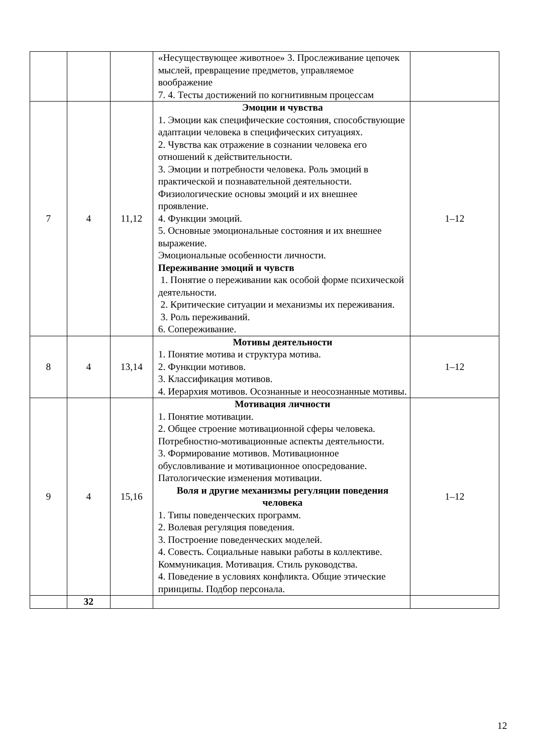| | | | «Несуществующее животное» 3. Прослеживание цепочек мыслей, превращение предметов, управляемое воображение 7. 4. Тесты достижений по когнитивным процессам | |
| 7 | 4 | 11,12 | Эмоции и чувства 1. Эмоции как специфические состояния, способствующие адаптации человека в специфических ситуациях. 2. Чувства как отражение в сознании человека его отношений к действительности. 3. Эмоции и потребности человека. Роль эмоций в практической и познавательной деятельности. Физиологические основы эмоций и их внешнее проявление. 4. Функции эмоций. 5. Основные эмоциональные состояния и их внешнее выражение. Эмоциональные особенности личности. Переживание эмоций и чувств 1. Понятие о переживании как особой форме психической деятельности. 2. Критические ситуации и механизмы их переживания. 3. Роль переживаний. 6. Сопереживание. | 1–12 |
| 8 | 4 | 13,14 | Мотивы деятельности 1. Понятие мотива и структура мотива. 2. Функции мотивов. 3. Классификация мотивов. 4. Иерархия мотивов. Осознанные и неосознанные мотивы. | 1–12 |
| 9 | 4 | 15,16 | Мотивация личности 1. Понятие мотивации. 2. Общее строение мотивационной сферы человека. Потребностно-мотивационные аспекты деятельности. 3. Формирование мотивов. Мотивационное обусловливание и мотивационное опосредование. Патологические изменения мотивации. Воля и другие механизмы регуляции поведения человека 1. Типы поведенческих программ. 2. Волевая регуляция поведения. 3. Построение поведенческих моделей. 4. Совесть. Социальные навыки работы в коллективе. Коммуникация. Мотивация. Стиль руководства. 4. Поведение в условиях конфликта. Общие этические принципы. Подбор персонала. | 1–12 |
| | 32 | | | |
12